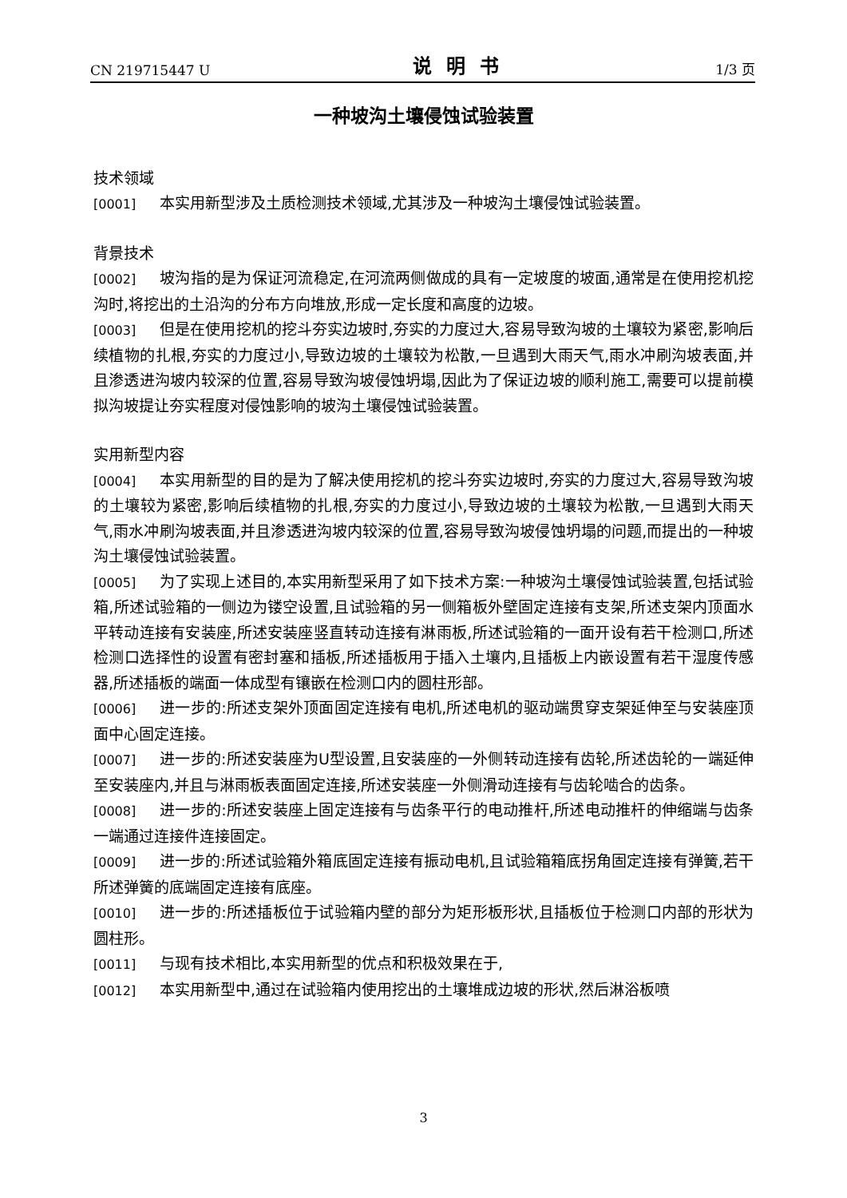CN 219715447 U 说明书 1/3 页
一种坡沟土壤侵蚀试验装置
技术领域
[0001] 本实用新型涉及土质检测技术领域,尤其涉及一种坡沟土壤侵蚀试验装置。
背景技术
[0002] 坡沟指的是为保证河流稳定,在河流两侧做成的具有一定坡度的坡面,通常是在使用挖机挖沟时,将挖出的土沿沟的分布方向堆放,形成一定长度和高度的边坡。
[0003] 但是在使用挖机的挖斗夯实边坡时,夯实的力度过大,容易导致沟坡的土壤较为紧密,影响后续植物的扎根,夯实的力度过小,导致边坡的土壤较为松散,一旦遇到大雨天气,雨水冲刷沟坡表面,并且渗透进沟坡内较深的位置,容易导致沟坡侵蚀坍塌,因此为了保证边坡的顺利施工,需要可以提前模拟沟坡提让夯实程度对侵蚀影响的坡沟土壤侵蚀试验装置。
实用新型内容
[0004] 本实用新型的目的是为了解决使用挖机的挖斗夯实边坡时,夯实的力度过大,容易导致沟坡的土壤较为紧密,影响后续植物的扎根,夯实的力度过小,导致边坡的土壤较为松散,一旦遇到大雨天气,雨水冲刷沟坡表面,并且渗透进沟坡内较深的位置,容易导致沟坡侵蚀坍塌的问题,而提出的一种坡沟土壤侵蚀试验装置。
[0005] 为了实现上述目的,本实用新型采用了如下技术方案:一种坡沟土壤侵蚀试验装置,包括试验箱,所述试验箱的一侧边为镂空设置,且试验箱的另一侧箱板外壁固定连接有支架,所述支架内顶面水平转动连接有安装座,所述安装座竖直转动连接有淋雨板,所述试验箱的一面开设有若干检测口,所述检测口选择性的设置有密封塞和插板,所述插板用于插入土壤内,且插板上内嵌设置有若干湿度传感器,所述插板的端面一体成型有镶嵌在检测口内的圆柱形部。
[0006] 进一步的:所述支架外顶面固定连接有电机,所述电机的驱动端贯穿支架延伸至与安装座顶面中心固定连接。
[0007] 进一步的:所述安装座为U型设置,且安装座的一外侧转动连接有齿轮,所述齿轮的一端延伸至安装座内,并且与淋雨板表面固定连接,所述安装座一外侧滑动连接有与齿轮啮合的齿条。
[0008] 进一步的:所述安装座上固定连接有与齿条平行的电动推杆,所述电动推杆的伸缩端与齿条一端通过连接件连接固定。
[0009] 进一步的:所述试验箱外箱底固定连接有振动电机,且试验箱箱底拐角固定连接有弹簧,若干所述弹簧的底端固定连接有底座。
[0010] 进一步的:所述插板位于试验箱内壁的部分为矩形板形状,且插板位于检测口内部的形状为圆柱形。
[0011] 与现有技术相比,本实用新型的优点和积极效果在于,
[0012] 本实用新型中,通过在试验箱内使用挖出的土壤堆成边坡的形状,然后淋浴板喷
3